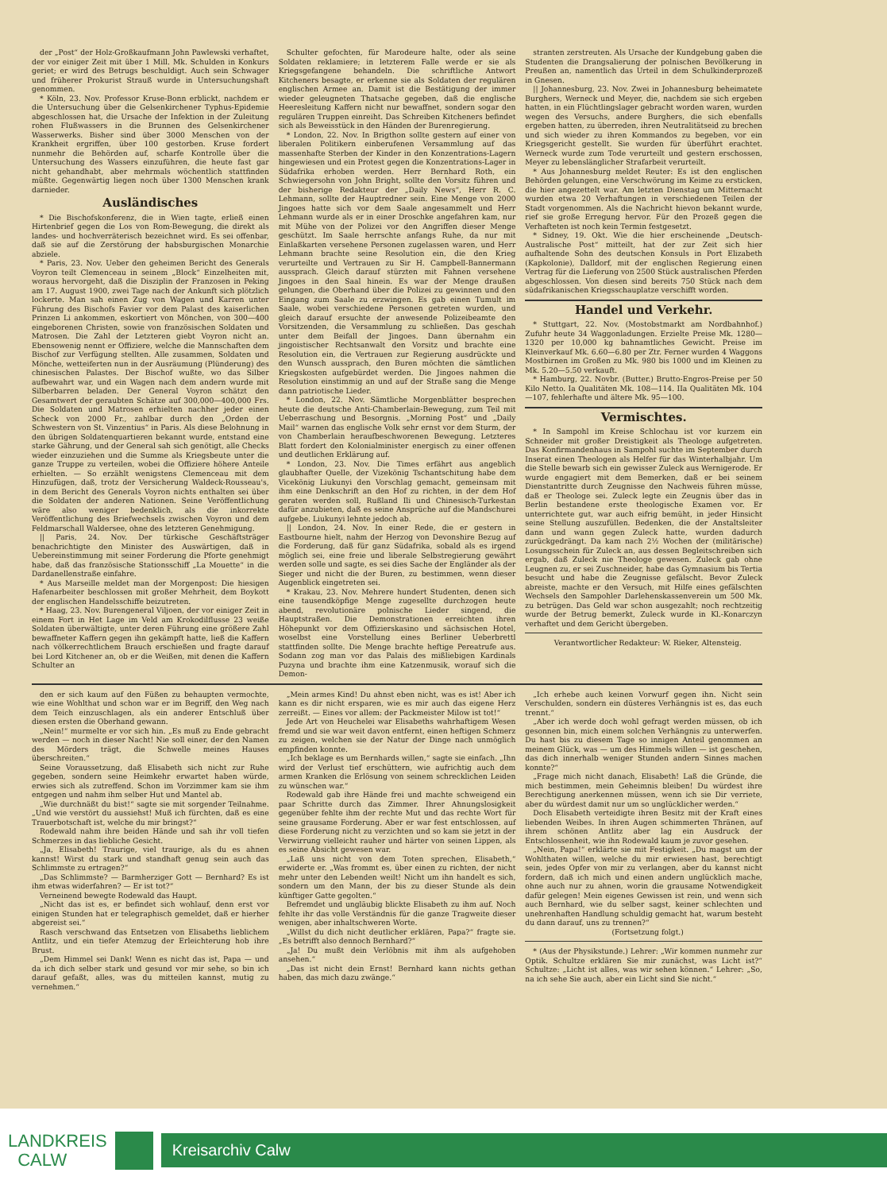der „Post“ der Holz-Großkaufmann John Pawlewski verhaftet, der vor einiger Zeit mit über 1 Mill. Mk. Schulden in Konkurs geriet; er wird des Betrugs beschuldigt. Auch sein Schwager und früherer Prokurist Strauß wurde in Untersuchungshaft genommen.
* Köln, 23. Nov. Professor Kruse-Bonn erblickt, nachdem er die Untersuchung über die Gelsenkirchener Typhus-Epidemie abgeschlossen hat, die Ursache der Infektion in der Zuleitung rohen Flußwassers in die Brunnen des Gelsenkirchener Wasserwerks. Bisher sind über 3000 Menschen von der Krankheit ergriffen, über 100 gestorben. Kruse fordert nunmehr die Behörden auf, scharfe Kontrolle über die Untersuchung des Wassers einzuführen, die heute fast gar nicht gehandhabt, aber mehrmals wöchentlich stattfinden müßte. Gegenwärtig liegen noch über 1300 Menschen krank darnieder.
Ausländisches
* Die Bischofskonferenz, die in Wien tagte, erließ einen Hirtenbrief gegen die Los von Rom-Bewegung, die direkt als landes- und hochverräterisch bezeichnet wird. Es sei offenbar, daß sie auf die Zerstörung der habsburgischen Monarchie abziele.
* Paris, 23. Nov. Ueber den geheimen Bericht des Generals Voyron teilt Clemenceau in seinem „Block“ Einzelheiten mit, woraus hervorgeht, daß die Disziplin der Franzosen in Peking am 17. August 1900, zwei Tage nach der Ankunft sich plötzlich lockerte. Man sah einen Zug von Wagen und Karren unter Führung des Bischofs Favier vor dem Palast des kaiserlichen Prinzen Li ankommen, eskortiert von Mönchen, von 300—400 eingeborenen Christen, sowie von französischen Soldaten und Matrosen. Die Zahl der Letzteren giebt Voyron nicht an. Ebensowenig nennt er Offiziere, welche die Mannschaften dem Bischof zur Verfügung stellten. Alle zusammen, Soldaten und Mönche, wetteiferten nun in der Ausräumung (Plünderung) des chinesischen Palastes. Der Bischof wußte, wo das Silber aufbewahrt war, und ein Wagen nach dem andern wurde mit Silberbarren beladen. Der General Voyron schätzt den Gesamtwert der geraubten Schätze auf 300,000—400,000 Frs. Die Soldaten und Matrosen erhielten nachher jeder einen Scheck von 2000 Fr., zahlbar durch den „Orden der Schwestern von St. Vinzentius“ in Paris. Als diese Belohnung in den übrigen Soldatenquartieren bekannt wurde, entstand eine starke Gährung, und der General sah sich genötigt, alle Checks wieder einzuziehen und die Summe als Kriegsbeute unter die ganze Truppe zu verteilen, wobei die Offiziere höhere Anteile erhielten. — So erzählt wenigstens Clemenceau mit dem Hinzufügen, daß, trotz der Versicherung Waldeck-Rousseau's, in dem Bericht des Generals Voyron nichts enthalten sei über die Soldaten der anderen Nationen. Seine Veröffentlichung wäre also weniger bedenklich, als die inkorrekte Veröffentlichung des Briefwechsels zwischen Voyron und dem Feldmarschall Waldersee, ohne des letzteren Genehmigung.
|| Paris, 24. Nov. Der türkische Geschäftsträger benachrichtigte den Minister des Auswärtigen, daß in Uebereinstimmung mit seiner Forderung die Pforte genehmigt habe, daß das französische Stationsschiff „La Mouette“ in die Dardanellenstraße einfahre.
* Aus Marseille meldet man der Morgenpost: Die hiesigen Hafenarbeiter beschlossen mit großer Mehrheit, dem Boykott der englischen Handelsschiffe beizutreten.
* Haag, 23. Nov. Burengeneral Viljoen, der vor einiger Zeit in einem Fort in Het Lage im Veld am Krokodilflusse 23 weiße Soldaten überwältigte, unter deren Führung eine größere Zahl bewaffneter Kaffern gegen ihn gekämpft hatte, ließ die Kaffern nach völkerrechtlichem Brauch erschießen und fragte darauf bei Lord Kitchener an, ob er die Weißen, mit denen die Kaffern Schulter an
Schulter gefochten, für Marodeure halte, oder als seine Soldaten reklamiere; in letzterem Falle werde er sie als Kriegsgefangene behandeln. Die schriftliche Antwort Kitcheners besagte, er erkenne sie als Soldaten der regulären englischen Armee an. Damit ist die Bestätigung der immer wieder geleugneten Thatsache gegeben, daß die englische Heeresleitung Kaffern nicht nur bewaffnet, sondern sogar den regulären Truppen einreiht. Das Schreiben Kitcheners befindet sich als Beweisstück in den Händen der Burenregierung.
* London, 22. Nov. In Brigthon sollte gestern auf einer von liberalen Politikern einberufenen Versammlung auf das massenhafte Sterben der Kinder in den Konzentrations-Lagern hingewiesen und ein Protest gegen die Konzentrations-Lager in Südafrika erhoben werden. Herr Bernhard Roth, ein Schwiegersohn von John Bright, sollte den Vorsitz führen und der bisherige Redakteur der „Daily News“, Herr R. C. Lehmann, sollte der Hauptredner sein. Eine Menge von 2000 Jingoes hatte sich vor dem Saale angesammelt und Herr Lehmann wurde als er in einer Droschke angefahren kam, nur mit Mühe von der Polizei vor den Angriffen dieser Menge geschützt. Im Saale herrschte anfangs Ruhe, da nur mit Einlaßkarten versehene Personen zugelassen waren, und Herr Lehmann brachte seine Resolution ein, die den Krieg verurteilte und Vertrauen zu Sir H. Campbell-Bannermann aussprach. Gleich darauf stürzten mit Fahnen versehene Jingoes in den Saal hinein. Es war der Menge draußen gelungen, die Oberhand über die Polizei zu gewinnen und den Eingang zum Saale zu erzwingen. Es gab einen Tumult im Saale, wobei verschiedene Personen getreten wurden, und gleich darauf ersuchte der anwesende Polizeibeamte den Vorsitzenden, die Versammlung zu schließen. Das geschah unter dem Beifall der Jingoes. Dann übernahm ein jingoistischer Rechtsanwalt den Vorsitz und brachte eine Resolution ein, die Vertrauen zur Regierung ausdrückte und den Wunsch aussprach, den Buren möchten die sämtlichen Kriegskosten aufgebürdet werden. Die Jingoes nahmen die Resolution einstimmig an und auf der Straße sang die Menge dann patriotische Lieder.
* London, 22. Nov. Sämtliche Morgenblätter besprechen heute die deutsche Anti-Chamberlain-Bewegung, zum Teil mit Ueberraschung und Besorgnis. „Morning Post“ und „Daily Mail“ warnen das englische Volk sehr ernst vor dem Sturm, der von Chamberlain heraufbeschworenen Bewegung. Letzteres Blatt fordert den Kolonialminister energisch zu einer offenen und deutlichen Erklärung auf.
* London, 23. Nov. Die Times erfährt aus angeblich glaubhafter Quelle, der Vizekönig Tschantschitung habe dem Vicekönig Liukunyi den Vorschlag gemacht, gemeinsam mit ihm eine Denkschrift an den Hof zu richten, in der dem Hof geraten werden soll, Rußland Ili und Chinesisch-Turkestan dafür anzubieten, daß es seine Ansprüche auf die Mandschurei aufgebe. Liukunyi lehnte jedoch ab.
|| London, 24. Nov. In einer Rede, die er gestern in Eastbourne hielt, nahm der Herzog von Devonshire Bezug auf die Forderung, daß für ganz Südafrika, sobald als es irgend möglich sei, eine freie und liberale Selbstregierung gewährt werden solle und sagte, es sei dies Sache der Engländer als der Sieger und nicht die der Buren, zu bestimmen, wenn dieser Augenblick eingetreten sei.
* Krakau, 23. Nov. Mehrere hundert Studenten, denen sich eine tausendköpfige Menge zugesellte durchzogen heute abend, revolutionäre polnische Lieder singend, die Hauptstraßen. Die Demonstrationen erreichten ihren Höhepunkt vor dem Offizierskasino und sächsischen Hotel, woselbst eine Vorstellung eines Berliner Ueberbrettl stattfinden sollte. Die Menge brachte heftige Pereatrufe aus. Sodann zog man vor das Palais des mißliebigen Kardinals Puzyna und brachte ihm eine Katzenmusik, worauf sich die Demon-
stranten zerstreuten. Als Ursache der Kundgebung gaben die Studenten die Drangsalierung der polnischen Bevölkerung in Preußen an, namentlich das Urteil in dem Schulkinderprozeß in Gnesen.
|| Johannesburg, 23. Nov. Zwei in Johannesburg beheimatete Burghers, Werneck und Meyer, die, nachdem sie sich ergeben hatten, in ein Flüchtlingslager gebracht worden waren, wurden wegen des Versuchs, andere Burghers, die sich ebenfalls ergeben hatten, zu überreden, ihren Neutralitätseid zu brechen und sich wieder zu ihren Kommandos zu begeben, vor ein Kriegsgericht gestellt. Sie wurden für überführt erachtet. Werneck wurde zum Tode verurteilt und gestern erschossen, Meyer zu lebenslänglicher Strafarbeit verurteilt.
* Aus Johannesburg meldet Reuter: Es ist den englischen Behörden gelungen, eine Verschwörung im Keime zu ersticken, die hier angezettelt war. Am letzten Dienstag um Mitternacht wurden etwa 20 Verhaftungen in verschiedenen Teilen der Stadt vorgenommen. Als die Nachricht hievon bekannt wurde, rief sie große Erregung hervor. Für den Prozeß gegen die Verhafteten ist noch kein Termin festgesetzt.
* Sidney, 19. Okt. Wie die hier erscheinende „Deutsch-Australische Post“ mitteilt, hat der zur Zeit sich hier aufhaltende Sohn des deutschen Konsuls in Port Elizabeth (Kapkolonie), Dalldorf, mit der englischen Regierung einen Vertrag für die Lieferung von 2500 Stück australischen Pferden abgeschlossen. Von diesen sind bereits 750 Stück nach dem südafrikanischen Kriegsschauplatze verschifft worden.
Handel und Verkehr.
* Stuttgart, 22. Nov. (Mostobstmarkt am Nordbahnhof.) Zufuhr heute 34 Waggonladungen. Erzielte Preise Mk. 1280—1320 per 10,000 kg bahnamtliches Gewicht. Preise im Kleinverkauf Mk. 6.60—6.80 per Ztr. Ferner wurden 4 Waggons Mostbirnen im Großen zu Mk. 980 bis 1000 und im Kleinen zu Mk. 5.20—5.50 verkauft.
* Hamburg, 22. Novbr. (Butter.) Brutto-Engros-Preise per 50 Kilo Netto. Ia Qualitäten Mk. 108—114. IIa Qualitäten Mk. 104—107, fehlerhafte und ältere Mk. 95—100.
Vermischtes.
* In Sampohl im Kreise Schlochau ist vor kurzem ein Schneider mit großer Dreistigkeit als Theologe aufgetreten. Das Konfirmandenhaus in Sampohl suchte im September durch Inserat einen Theologen als Helfer für das Winterhalbjahr. Um die Stelle bewarb sich ein gewisser Zuleck aus Wernigerode. Er wurde engagiert mit dem Bemerken, daß er bei seinem Dienstantritte durch Zeugnisse den Nachweis führen müsse, daß er Theologe sei. Zuleck legte ein Zeugnis über das in Berlin bestandene erste theologische Examen vor. Er unterrichtete gut, war auch eifrig bemüht, in jeder Hinsicht seine Stellung auszufüllen. Bedenken, die der Anstaltsleiter dann und wann gegen Zuleck hatte, wurden dadurch zurückgedrängt. Da kam nach 2½ Wochen der (militärische) Losungsschein für Zuleck an, aus dessen Begleitschreiben sich ergab, daß Zuleck nie Theologe gewesen. Zuleck gab ohne Leugnen zu, er sei Zuschneider, habe das Gymnasium bis Tertia besucht und habe die Zeugnisse gefälscht. Bevor Zuleck abreiste, machte er den Versuch, mit Hilfe eines gefälschten Wechsels den Sampohler Darlehenskassenverein um 500 Mk. zu betrügen. Das Geld war schon ausgezahlt; noch rechtzeitig wurde der Betrug bemerkt, Zuleck wurde in Kl.-Konarczyn verhaftet und dem Gericht übergeben.
Verantwortlicher Redakteur: W. Rieker, Altensteig.
den er sich kaum auf den Füßen zu behaupten vermochte, wie eine Wohlthat und schon war er im Begriff, den Weg nach dem Teich einzuschlagen, als ein anderer Entschluß über diesen ersten die Oberhand gewann.
„Nein!“ murmelte er vor sich hin. „Es muß zu Ende gebracht werden — noch in dieser Nacht! Nie soll einer, der den Namen des Mörders trägt, die Schwelle meines Hauses überschreiten.“
Seine Voraussetzung, daß Elisabeth sich nicht zur Ruhe gegeben, sondern seine Heimkehr erwartet haben würde, erwies sich als zutreffend. Schon im Vorzimmer kam sie ihm entgegen und nahm ihm selber Hut und Mantel ab.
„Wie durchnäßt du bist!“ sagte sie mit sorgender Teilnahme. „Und wie verstört du aussiehst! Muß ich fürchten, daß es eine Trauerbotschaft ist, welche du mir bringst?“
Rodewald nahm ihre beiden Hände und sah ihr voll tiefen Schmerzes in das liebliche Gesicht.
„Ja, Elisabeth! Traurige, viel traurige, als du es ahnen kannst! Wirst du stark und standhaft genug sein auch das Schlimmste zu ertragen?“
„Das Schlimmste? — Barmherziger Gott — Bernhard? Es ist ihm etwas widerfahren? — Er ist tot?“
Verneinend bewegte Rodewald das Haupt.
„Nicht das ist es, er befindet sich wohlauf, denn erst vor einigen Stunden hat er telegraphisch gemeldet, daß er hierher abgereist sei.“
Rasch verschwand das Entsetzen von Elisabeths lieblichem Antlitz, und ein tiefer Atemzug der Erleichterung hob ihre Brust.
„Dem Himmel sei Dank! Wenn es nicht das ist, Papa — und da ich dich selber stark und gesund vor mir sehe, so bin ich darauf gefaßt, alles, was du mitteilen kannst, mutig zu vernehmen.“
„Mein armes Kind! Du ahnst eben nicht, was es ist! Aber ich kann es dir nicht ersparen, wie es mir auch das eigene Herz zerreißt. — Eines vor allem: der Packmeister Milow ist tot!“
Jede Art von Heuchelei war Elisabeths wahrhaftigem Wesen fremd und sie war weit davon entfernt, einen heftigen Schmerz zu zeigen, welchen sie der Natur der Dinge nach unmöglich empfinden konnte.
„Ich beklage es um Bernhards willen,“ sagte sie einfach. „Ihn wird der Verlust tief erschüttern, wie aufrichtig auch dem armen Kranken die Erlösung von seinem schrecklichen Leiden zu wünschen war.“
Rodewald gab ihre Hände frei und machte schweigend ein paar Schritte durch das Zimmer. Ihrer Ahnungslosigkeit gegenüber fehlte ihm der rechte Mut und das rechte Wort für seine grausame Forderung. Aber er war fest entschlossen, auf diese Forderung nicht zu verzichten und so kam sie jetzt in der Verwirrung vielleicht rauher und härter von seinen Lippen, als es seine Absicht gewesen war.
„Laß uns nicht von dem Toten sprechen, Elisabeth,“ erwiderte er. „Was frommt es, über einen zu richten, der nicht mehr unter den Lebenden weilt! Nicht um ihn handelt es sich, sondern um den Mann, der bis zu dieser Stunde als dein künftiger Gatte gegolten.“
Befremdet und ungläubig blickte Elisabeth zu ihm auf. Noch fehlte ihr das volle Verständnis für die ganze Tragweite dieser wenigen, aber inhaltschweren Worte.
„Willst du dich nicht deutlicher erklären, Papa?“ fragte sie. „Es betrifft also dennoch Bernhard?“
„Ja! Du mußt dein Verlöbnis mit ihm als aufgehoben ansehen.“
„Das ist nicht dein Ernst! Bernhard kann nichts gethan haben, das mich dazu zwänge.“
„Ich erhebe auch keinen Vorwurf gegen ihn. Nicht sein Verschulden, sondern ein düsteres Verhängnis ist es, das euch trennt.“
„Aber ich werde doch wohl gefragt werden müssen, ob ich gesonnen bin, mich einem solchen Verhängnis zu unterwerfen. Du hast bis zu diesem Tage so innigen Anteil genommen an meinem Glück, was — um des Himmels willen — ist geschehen, das dich innerhalb weniger Stunden andern Sinnes machen konnte?“
„Frage mich nicht danach, Elisabeth! Laß die Gründe, die mich bestimmen, mein Geheimnis bleiben! Du würdest ihre Berechtigung anerkennen müssen, wenn ich sie Dir verriete, aber du würdest damit nur um so unglücklicher werden.“
Doch Elisabeth verteidigte ihren Besitz mit der Kraft eines liebenden Weibes. In ihren Augen schimmerten Thränen, auf ihrem schönen Antlitz aber lag ein Ausdruck der Entschlossenheit, wie ihn Rodewald kaum je zuvor gesehen.
„Nein, Papa!“ erklärte sie mit Festigkeit. „Du magst um der Wohlthaten willen, welche du mir erwiesen hast, berechtigt sein, jedes Opfer von mir zu verlangen, aber du kannst nicht fordern, daß ich mich und einen andern unglücklich mache, ohne auch nur zu ahnen, worin die grausame Notwendigkeit dafür gelegen! Mein eigenes Gewissen ist rein, und wenn sich auch Bernhard, wie du selber sagst, keiner schlechten und unehrenhaften Handlung schuldig gemacht hat, warum besteht du dann darauf, uns zu trennen?“
(Fortsetzung folgt.)
* (Aus der Physikstunde.) Lehrer: „Wir kommen nunmehr zur Optik. Schultze erklären Sie mir zunächst, was Licht ist?“ Schultze: „Licht ist alles, was wir sehen können.“ Lehrer: „So, na ich sehe Sie auch, aber ein Licht sind Sie nicht.“
LANDKREIS
CALW
Kreisarchiv Calw